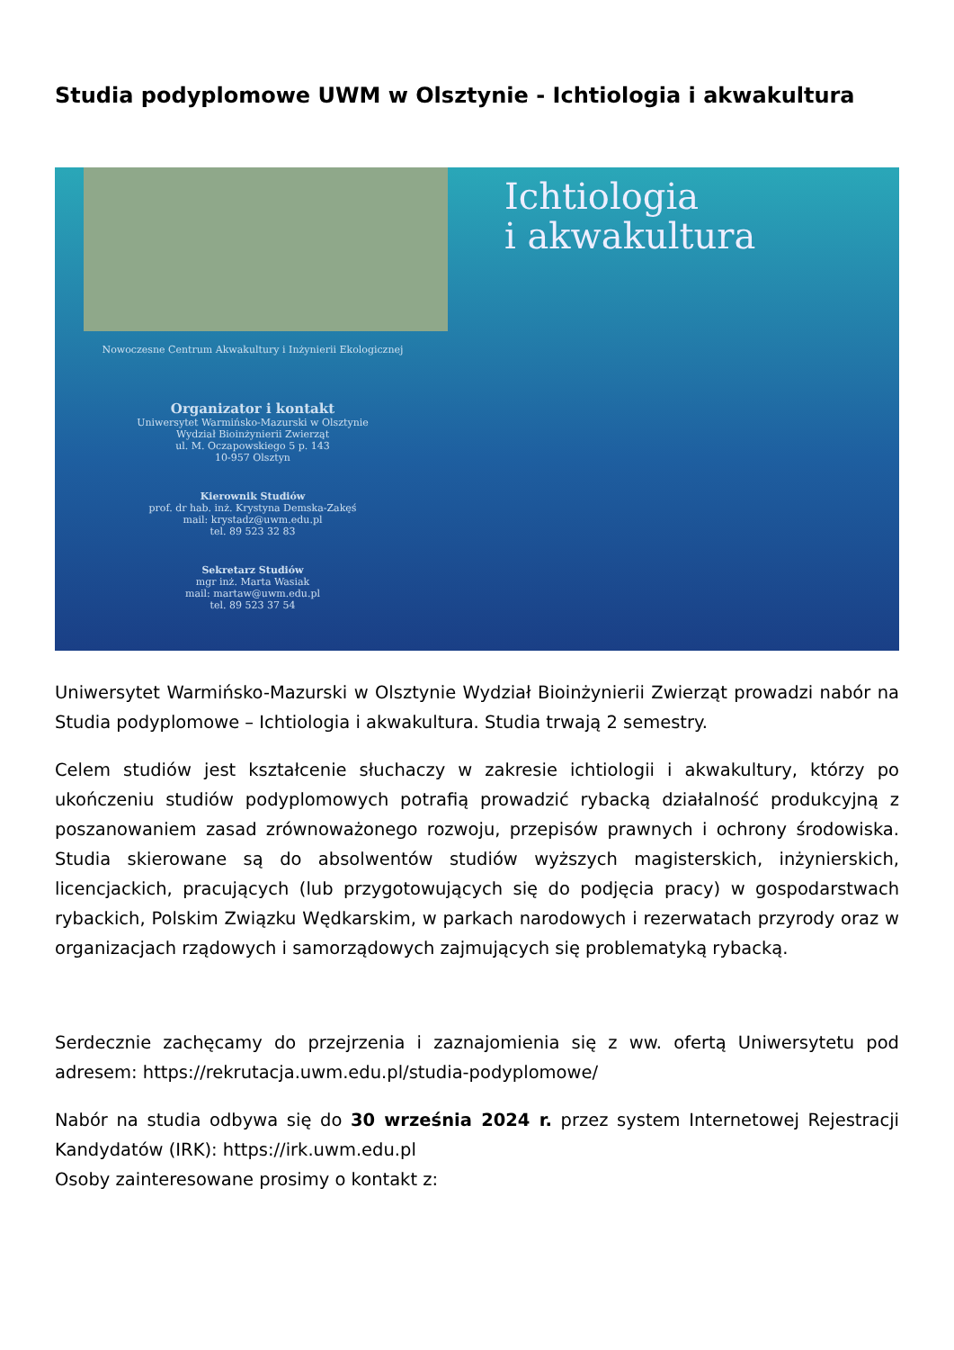Studia podyplomowe UWM w Olsztynie - Ichtiologia i akwakultura
Nowoczesne Centrum Akwakultury i Inżynierii Ekologicznej
Organizator i kontakt
Uniwersytet Warmińsko-Mazurski w Olsztynie
Wydział Bioinżynierii Zwierząt
ul. M. Oczapowskiego 5 p. 143
10-957 Olsztyn
Kierownik Studiów
prof. dr hab. inż. Krystyna Demska-Zakęś
mail: krystadz@uwm.edu.pl
tel. 89 523 32 83
Sekretarz Studiów
mgr inż. Marta Wasiak
mail: martaw@uwm.edu.pl
tel. 89 523 37 54
Ichtiologia
i akwakultura
Uniwersytet Warmińsko-Mazurski w Olsztynie Wydział Bioinżynierii Zwierząt prowadzi nabór na Studia podyplomowe – Ichtiologia i akwakultura. Studia trwają 2 semestry.
Celem studiów jest kształcenie słuchaczy w zakresie ichtiologii i akwakultury, którzy po ukończeniu studiów podyplomowych potrafią prowadzić rybacką działalność produkcyjną z poszanowaniem zasad zrównoważonego rozwoju, przepisów prawnych i ochrony środowiska. Studia skierowane są do absolwentów studiów wyższych magisterskich, inżynierskich, licencjackich, pracujących (lub przygotowujących się do podjęcia pracy) w gospodarstwach rybackich, Polskim Związku Wędkarskim, w parkach narodowych i rezerwatach przyrody oraz w organizacjach rządowych i samorządowych zajmujących się problematyką rybacką.
Serdecznie zachęcamy do przejrzenia i zaznajomienia się z ww. ofertą Uniwersytetu pod adresem: https://rekrutacja.uwm.edu.pl/studia-podyplomowe/
Nabór na studia odbywa się do 30 września 2024 r. przez system Internetowej Rejestracji Kandydatów (IRK): https://irk.uwm.edu.pl
Osoby zainteresowane prosimy o kontakt z: